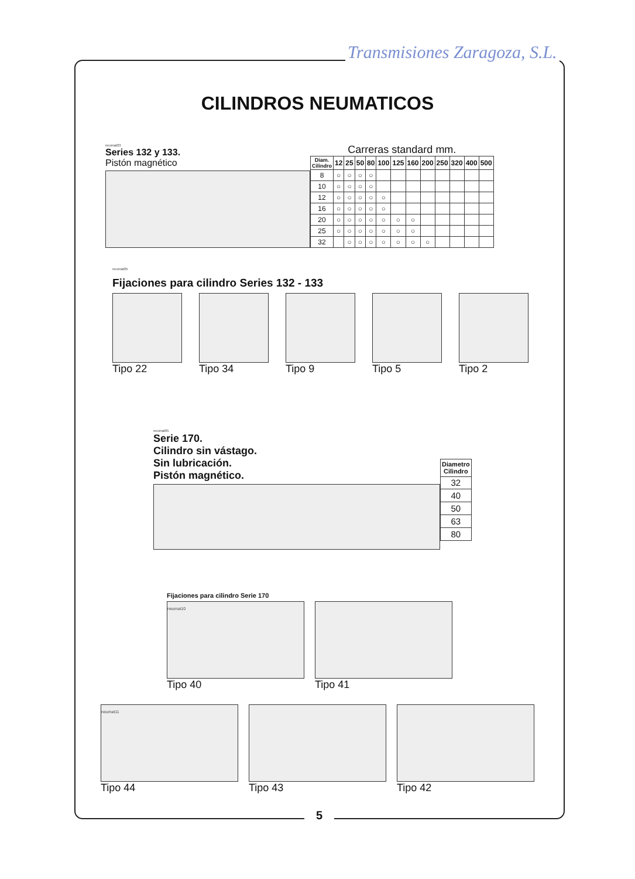Transmisiones Zaragoza, S.L.
CILINDROS NEUMATICOS
neumat03
Series 132 y 133.
Pistón magnético
Carreras standard mm.
| Diam. Cilindro | 12 | 25 | 50 | 80 | 100 | 125 | 160 | 200 | 250 | 320 | 400 | 500 |
| --- | --- | --- | --- | --- | --- | --- | --- | --- | --- | --- | --- | --- |
| 8 | ○ | ○ | ○ | ○ | | | | | | | | |
| 10 | ○ | ○ | ○ | ○ | | | | | | | | |
| 12 | ○ | ○ | ○ | ○ | ○ | | | | | | | |
| 16 | ○ | ○ | ○ | ○ | ○ | | | | | | | |
| 20 | ○ | ○ | ○ | ○ | ○ | ○ | ○ | | | | | |
| 25 | ○ | ○ | ○ | ○ | ○ | ○ | ○ | | | | | |
| 32 | | ○ | ○ | ○ | ○ | ○ | ○ | ○ | | | | |
neumat05
Fijaciones para cilindro Series 132 - 133
Tipo 22 Tipo 34 Tipo 9 Tipo 5 Tipo 2
neumat05
Serie 170.
Cilindro sin vástago.
Sin lubricación.
Pistón magnético.
| Diametro Cilindro |
| --- |
| 32 |
| 40 |
| 50 |
| 63 |
| 80 |
Fijaciones para cilindro Serie 170
neumat10
Tipo 40
Tipo 41
neumat11
Tipo 44
Tipo 43 Tipo 42
5